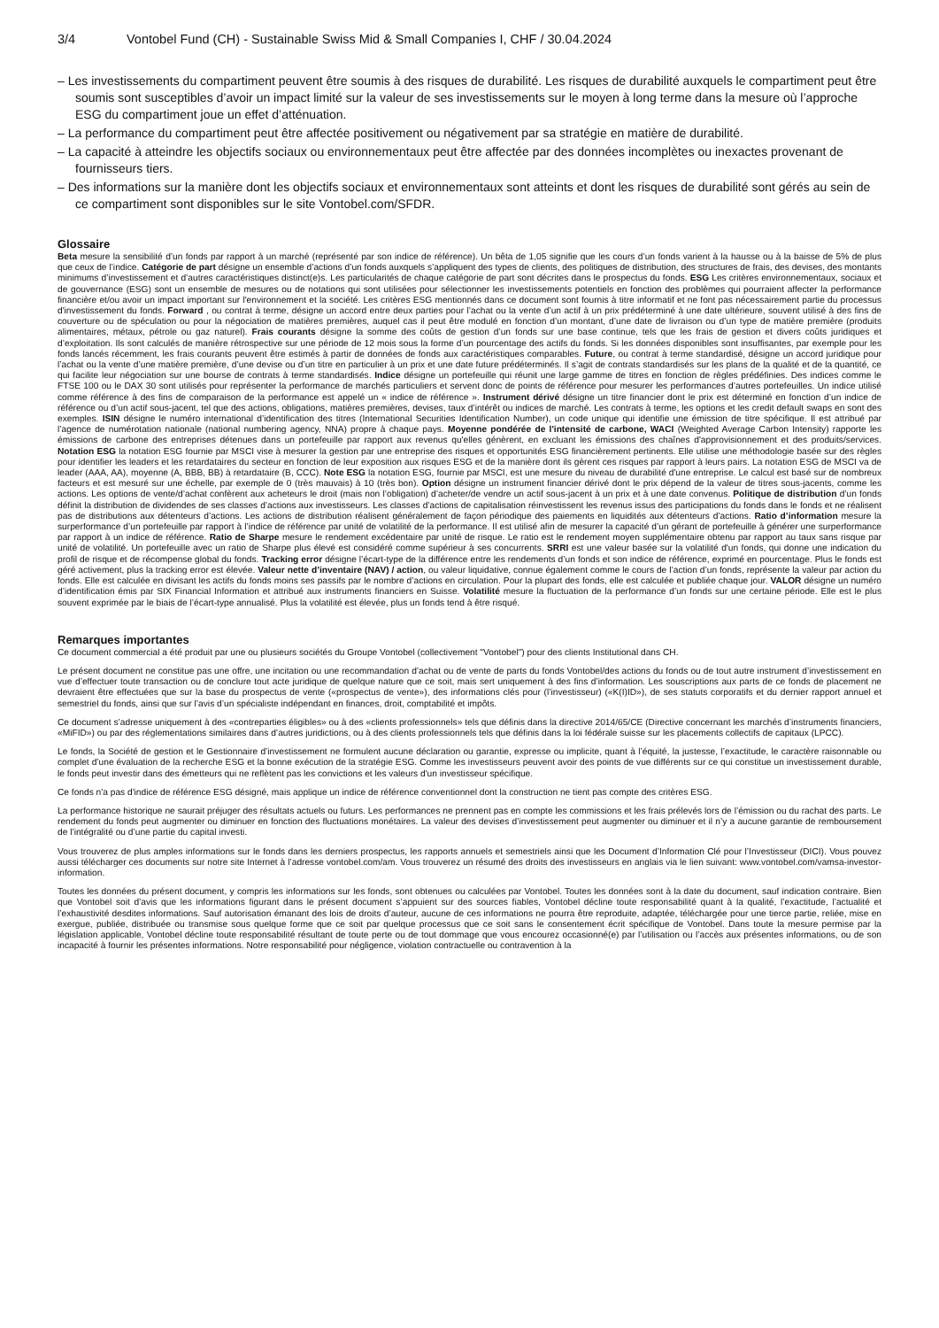3/4 Vontobel Fund (CH) - Sustainable Swiss Mid & Small Companies I, CHF / 30.04.2024
– Les investissements du compartiment peuvent être soumis à des risques de durabilité. Les risques de durabilité auxquels le compartiment peut être soumis sont susceptibles d’avoir un impact limité sur la valeur de ses investissements sur le moyen à long terme dans la mesure où l’approche ESG du compartiment joue un effet d’atténuation.
– La performance du compartiment peut être affectée positivement ou négativement par sa stratégie en matière de durabilité.
– La capacité à atteindre les objectifs sociaux ou environnementaux peut être affectée par des données incomplètes ou inexactes provenant de fournisseurs tiers.
– Des informations sur la manière dont les objectifs sociaux et environnementaux sont atteints et dont les risques de durabilité sont gérés au sein de ce compartiment sont disponibles sur le site Vontobel.com/SFDR.
Glossaire
Beta mesure la sensibilité d’un fonds par rapport à un marché (représenté par son indice de référence). Un bêta de 1,05 signifie que les cours d’un fonds varient à la hausse ou à la baisse de 5% de plus que ceux de l’indice. Catégorie de part désigne un ensemble d’actions d’un fonds auxquels s’appliquent des types de clients, des politiques de distribution, des structures de frais, des devises, des montants minimums d’investissement et d’autres caractéristiques distinct(e)s. Les particularités de chaque catégorie de part sont décrites dans le prospectus du fonds. ESG Les critères environnementaux, sociaux et de gouvernance (ESG) sont un ensemble de mesures ou de notations qui sont utilisées pour sélectionner les investissements potentiels en fonction des problèmes qui pourraient affecter la performance financière et/ou avoir un impact important sur l'environnement et la société. Les critères ESG mentionnés dans ce document sont fournis à titre informatif et ne font pas nécessairement partie du processus d'investissement du fonds. Forward , ou contrat à terme, désigne un accord entre deux parties pour l’achat ou la vente d’un actif à un prix prédéterminé à une date ultérieure, souvent utilisé à des fins de couverture ou de spéculation ou pour la négociation de matières premières, auquel cas il peut être modulé en fonction d’un montant, d’une date de livraison ou d’un type de matière première (produits alimentaires, métaux, pétrole ou gaz naturel). Frais courants désigne la somme des coûts de gestion d’un fonds sur une base continue, tels que les frais de gestion et divers coûts juridiques et d’exploitation. Ils sont calculés de manière rétrospective sur une période de 12 mois sous la forme d’un pourcentage des actifs du fonds. Si les données disponibles sont insuffisantes, par exemple pour les fonds lancés récemment, les frais courants peuvent être estimés à partir de données de fonds aux caractéristiques comparables. Future, ou contrat à terme standardisé, désigne un accord juridique pour l’achat ou la vente d’une matière première, d’une devise ou d’un titre en particulier à un prix et une date future prédéterminés. Il s’agit de contrats standardisés sur les plans de la qualité et de la quantité, ce qui facilite leur négociation sur une bourse de contrats à terme standardisés. Indice désigne un portefeuille qui réunit une large gamme de titres en fonction de règles prédéfinies. Des indices comme le FTSE 100 ou le DAX 30 sont utilisés pour représenter la performance de marchés particuliers et servent donc de points de référence pour mesurer les performances d’autres portefeuilles. Un indice utilisé comme référence à des fins de comparaison de la performance est appelé un « indice de référence ». Instrument dérivé désigne un titre financier dont le prix est déterminé en fonction d’un indice de référence ou d’un actif sous-jacent, tel que des actions, obligations, matières premières, devises, taux d’intérêt ou indices de marché. Les contrats à terme, les options et les credit default swaps en sont des exemples. ISIN désigne le numéro international d’identification des titres (International Securities Identification Number), un code unique qui identifie une émission de titre spécifique. Il est attribué par l’agence de numérotation nationale (national numbering agency, NNA) propre à chaque pays. Moyenne pondérée de l'intensité de carbone, WACI (Weighted Average Carbon Intensity) rapporte les émissions de carbone des entreprises détenues dans un portefeuille par rapport aux revenus qu'elles génèrent, en excluant les émissions des chaînes d'approvisionnement et des produits/services. Notation ESG la notation ESG fournie par MSCI vise à mesurer la gestion par une entreprise des risques et opportunités ESG financièrement pertinents. Elle utilise une méthodologie basée sur des règles pour identifier les leaders et les retardataires du secteur en fonction de leur exposition aux risques ESG et de la manière dont ils gèrent ces risques par rapport à leurs pairs. La notation ESG de MSCI va de leader (AAA, AA), moyenne (A, BBB, BB) à retardataire (B, CCC). Note ESG la notation ESG, fournie par MSCI, est une mesure du niveau de durabilité d'une entreprise. Le calcul est basé sur de nombreux facteurs et est mesuré sur une échelle, par exemple de 0 (très mauvais) à 10 (très bon). Option désigne un instrument financier dérivé dont le prix dépend de la valeur de titres sous-jacents, comme les actions. Les options de vente/d’achat confèrent aux acheteurs le droit (mais non l’obligation) d’acheter/de vendre un actif sous-jacent à un prix et à une date convenus. Politique de distribution d’un fonds définit la distribution de dividendes de ses classes d’actions aux investisseurs. Les classes d’actions de capitalisation réinvestissent les revenus issus des participations du fonds dans le fonds et ne réalisent pas de distributions aux détenteurs d’actions. Les actions de distribution réalisent généralement de façon périodique des paiements en liquidités aux détenteurs d’actions. Ratio d’information mesure la surperformance d’un portefeuille par rapport à l’indice de référence par unité de volatilité de la performance. Il est utilisé afin de mesurer la capacité d’un gérant de portefeuille à générer une surperformance par rapport à un indice de référence. Ratio de Sharpe mesure le rendement excédentaire par unité de risque. Le ratio est le rendement moyen supplémentaire obtenu par rapport au taux sans risque par unité de volatilité. Un portefeuille avec un ratio de Sharpe plus élevé est considéré comme supérieur à ses concurrents. SRRI est une valeur basée sur la volatilité d'un fonds, qui donne une indication du profil de risque et de récompense global du fonds. Tracking error désigne l’écart-type de la différence entre les rendements d’un fonds et son indice de référence, exprimé en pourcentage. Plus le fonds est géré activement, plus la tracking error est élevée. Valeur nette d’inventaire (NAV) / action, ou valeur liquidative, connue également comme le cours de l’action d’un fonds, représente la valeur par action du fonds. Elle est calculée en divisant les actifs du fonds moins ses passifs par le nombre d’actions en circulation. Pour la plupart des fonds, elle est calculée et publiée chaque jour. VALOR désigne un numéro d’identification émis par SIX Financial Information et attribué aux instruments financiers en Suisse. Volatilité mesure la fluctuation de la performance d’un fonds sur une certaine période. Elle est le plus souvent exprimée par le biais de l’écart-type annualisé. Plus la volatilité est élevée, plus un fonds tend à être risqué.
Remarques importantes
Ce document commercial a été produit par une ou plusieurs sociétés du Groupe Vontobel (collectivement "Vontobel") pour des clients Institutional dans CH.
Le présent document ne constitue pas une offre, une incitation ou une recommandation d’achat ou de vente de parts du fonds Vontobel/des actions du fonds ou de tout autre instrument d’investissement en vue d’effectuer toute transaction ou de conclure tout acte juridique de quelque nature que ce soit, mais sert uniquement à des fins d’information. Les souscriptions aux parts de ce fonds de placement ne devraient être effectuées que sur la base du prospectus de vente («prospectus de vente»), des informations clés pour (l’investisseur) («K(I)ID»), de ses statuts corporatifs et du dernier rapport annuel et semestriel du fonds, ainsi que sur l’avis d’un spécialiste indépendant en finances, droit, comptabilité et impôts.
Ce document s’adresse uniquement à des «contreparties éligibles» ou à des «clients professionnels» tels que définis dans la directive 2014/65/CE (Directive concernant les marchés d’instruments financiers, «MiFID») ou par des réglementations similaires dans d’autres juridictions, ou à des clients professionnels tels que définis dans la loi fédérale suisse sur les placements collectifs de capitaux (LPCC).
Le fonds, la Société de gestion et le Gestionnaire d’investissement ne formulent aucune déclaration ou garantie, expresse ou implicite, quant à l’équité, la justesse, l’exactitude, le caractère raisonnable ou complet d’une évaluation de la recherche ESG et la bonne exécution de la stratégie ESG. Comme les investisseurs peuvent avoir des points de vue différents sur ce qui constitue un investissement durable, le fonds peut investir dans des émetteurs qui ne reflètent pas les convictions et les valeurs d'un investisseur spécifique.
Ce fonds n'a pas d'indice de référence ESG désigné, mais applique un indice de référence conventionnel dont la construction ne tient pas compte des critères ESG.
La performance historique ne saurait préjuger des résultats actuels ou futurs. Les performances ne prennent pas en compte les commissions et les frais prélevés lors de l’émission ou du rachat des parts. Le rendement du fonds peut augmenter ou diminuer en fonction des fluctuations monétaires. La valeur des devises d’investissement peut augmenter ou diminuer et il n’y a aucune garantie de remboursement de l’intégralité ou d’une partie du capital investi.
Vous trouverez de plus amples informations sur le fonds dans les derniers prospectus, les rapports annuels et semestriels ainsi que les Document d’Information Clé pour l’Investisseur (DICI). Vous pouvez aussi télécharger ces documents sur notre site Internet à l’adresse vontobel.com/am. Vous trouverez un résumé des droits des investisseurs en anglais via le lien suivant: www.vontobel.com/vamsa-investor-information.
Toutes les données du présent document, y compris les informations sur les fonds, sont obtenues ou calculées par Vontobel. Toutes les données sont à la date du document, sauf indication contraire. Bien que Vontobel soit d’avis que les informations figurant dans le présent document s’appuient sur des sources fiables, Vontobel décline toute responsabilité quant à la qualité, l’exactitude, l’actualité et l’exhaustivité desdites informations. Sauf autorisation émanant des lois de droits d’auteur, aucune de ces informations ne pourra être reproduite, adaptée, téléchargée pour une tierce partie, reliée, mise en exergue, publiée, distribuée ou transmise sous quelque forme que ce soit par quelque processus que ce soit sans le consentement écrit spécifique de Vontobel. Dans toute la mesure permise par la législation applicable, Vontobel décline toute responsabilité résultant de toute perte ou de tout dommage que vous encourez occasionné(e) par l’utilisation ou l’accès aux présentes informations, ou de son incapacité à fournir les présentes informations. Notre responsabilité pour négligence, violation contractuelle ou contravention à la